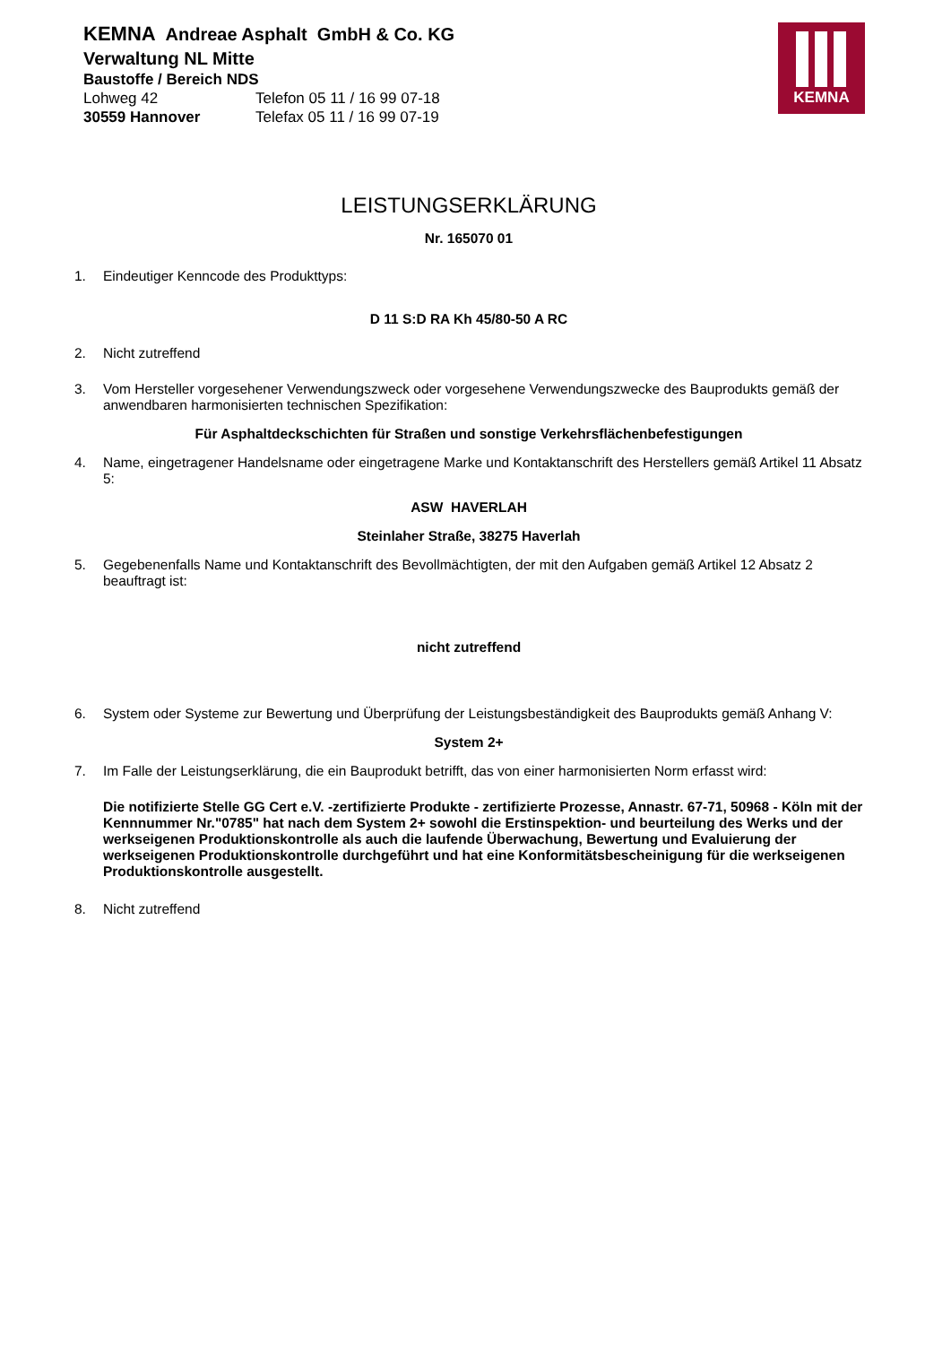KEMNA Andreae Asphalt GmbH & Co. KG
Verwaltung NL Mitte
Baustoffe / Bereich NDS
Lohweg 42 Telefon 05 11 / 16 99 07-18
30559 Hannover Telefax 05 11 / 16 99 07-19
KEMNA
LEISTUNGSERKLÄRUNG
Nr. 165070 01
1. Eindeutiger Kenncode des Produkttyps:
D 11 S:D RA Kh 45/80-50 A RC
2. Nicht zutreffend
3. Vom Hersteller vorgesehener Verwendungszweck oder vorgesehene Verwendungszwecke des Bauprodukts gemäß der anwendbaren harmonisierten technischen Spezifikation:
Für Asphaltdeckschichten für Straßen und sonstige Verkehrsflächenbefestigungen
4. Name, eingetragener Handelsname oder eingetragene Marke und Kontaktanschrift des Herstellers gemäß Artikel 11 Absatz 5:
ASW HAVERLAH
Steinlaher Straße, 38275 Haverlah
5. Gegebenenfalls Name und Kontaktanschrift des Bevollmächtigten, der mit den Aufgaben gemäß Artikel 12 Absatz 2 beauftragt ist:
nicht zutreffend
6. System oder Systeme zur Bewertung und Überprüfung der Leistungsbeständigkeit des Bauprodukts gemäß Anhang V:
System 2+
7. Im Falle der Leistungserklärung, die ein Bauprodukt betrifft, das von einer harmonisierten Norm erfasst wird:
Die notifizierte Stelle GG Cert e.V. -zertifizierte Produkte - zertifizierte Prozesse, Annastr. 67-71, 50968 - Köln mit der Kennnummer Nr."0785" hat nach dem System 2+ sowohl die Erstinspektion- und beurteilung des Werks und der werkseigenen Produktionskontrolle als auch die laufende Überwachung, Bewertung und Evaluierung der werkseigenen Produktionskontrolle durchgeführt und hat eine Konformitätsbescheinigung für die werkseigenen Produktionskontrolle ausgestellt.
8. Nicht zutreffend